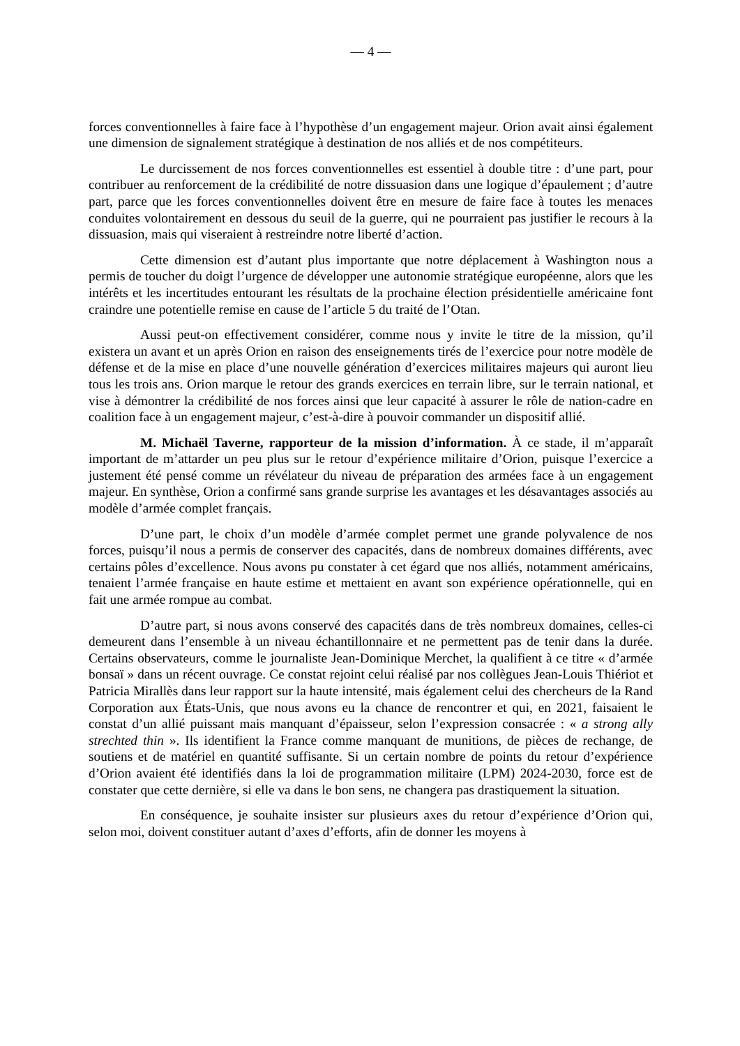— 4 —
forces conventionnelles à faire face à l’hypothèse d’un engagement majeur. Orion avait ainsi également une dimension de signalement stratégique à destination de nos alliés et de nos compétiteurs.
Le durcissement de nos forces conventionnelles est essentiel à double titre : d’une part, pour contribuer au renforcement de la crédibilité de notre dissuasion dans une logique d’épaulement ; d’autre part, parce que les forces conventionnelles doivent être en mesure de faire face à toutes les menaces conduites volontairement en dessous du seuil de la guerre, qui ne pourraient pas justifier le recours à la dissuasion, mais qui viseraient à restreindre notre liberté d’action.
Cette dimension est d’autant plus importante que notre déplacement à Washington nous a permis de toucher du doigt l’urgence de développer une autonomie stratégique européenne, alors que les intérêts et les incertitudes entourant les résultats de la prochaine élection présidentielle américaine font craindre une potentielle remise en cause de l’article 5 du traité de l’Otan.
Aussi peut-on effectivement considérer, comme nous y invite le titre de la mission, qu’il existera un avant et un après Orion en raison des enseignements tirés de l’exercice pour notre modèle de défense et de la mise en place d’une nouvelle génération d’exercices militaires majeurs qui auront lieu tous les trois ans. Orion marque le retour des grands exercices en terrain libre, sur le terrain national, et vise à démontrer la crédibilité de nos forces ainsi que leur capacité à assurer le rôle de nation-cadre en coalition face à un engagement majeur, c’est-à-dire à pouvoir commander un dispositif allié.
M. Michaël Taverne, rapporteur de la mission d’information. À ce stade, il m’apparaît important de m’attarder un peu plus sur le retour d’expérience militaire d’Orion, puisque l’exercice a justement été pensé comme un révélateur du niveau de préparation des armées face à un engagement majeur. En synthèse, Orion a confirmé sans grande surprise les avantages et les désavantages associés au modèle d’armée complet français.
D’une part, le choix d’un modèle d’armée complet permet une grande polyvalence de nos forces, puisqu’il nous a permis de conserver des capacités, dans de nombreux domaines différents, avec certains pôles d’excellence. Nous avons pu constater à cet égard que nos alliés, notamment américains, tenaient l’armée française en haute estime et mettaient en avant son expérience opérationnelle, qui en fait une armée rompue au combat.
D’autre part, si nous avons conservé des capacités dans de très nombreux domaines, celles-ci demeurent dans l’ensemble à un niveau échantillonnaire et ne permettent pas de tenir dans la durée. Certains observateurs, comme le journaliste Jean-Dominique Merchet, la qualifient à ce titre « d’armée bonsaï » dans un récent ouvrage. Ce constat rejoint celui réalisé par nos collègues Jean-Louis Thiériot et Patricia Mirallès dans leur rapport sur la haute intensité, mais également celui des chercheurs de la Rand Corporation aux États-Unis, que nous avons eu la chance de rencontrer et qui, en 2021, faisaient le constat d’un allié puissant mais manquant d’épaisseur, selon l’expression consacrée : « a strong ally strechted thin ». Ils identifient la France comme manquant de munitions, de pièces de rechange, de soutiens et de matériel en quantité suffisante. Si un certain nombre de points du retour d’expérience d’Orion avaient été identifiés dans la loi de programmation militaire (LPM) 2024-2030, force est de constater que cette dernière, si elle va dans le bon sens, ne changera pas drastiquement la situation.
En conséquence, je souhaite insister sur plusieurs axes du retour d’expérience d’Orion qui, selon moi, doivent constituer autant d’axes d’efforts, afin de donner les moyens à